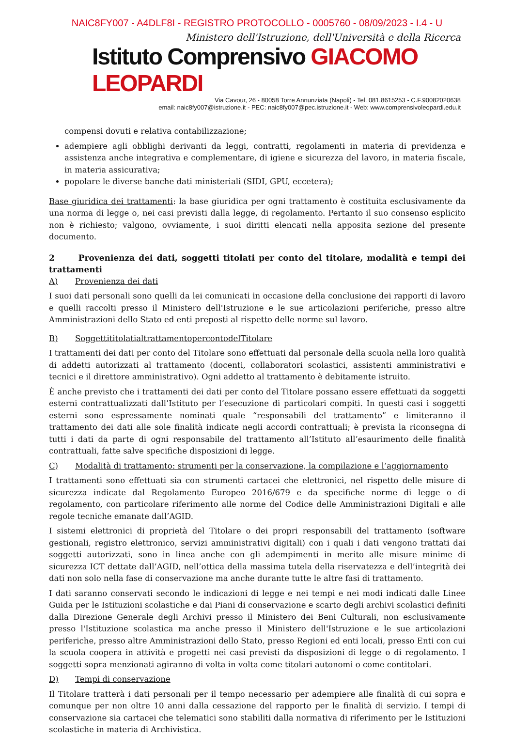NAIC8FY007 - A4DLF8I - REGISTRO PROTOCOLLO - 0005760 - 08/09/2023 - I.4 - U
Ministero dell'Istruzione, dell'Università e della Ricerca
Istituto Comprensivo GIACOMO LEOPARDI
Via Cavour, 26 - 80058 Torre Annunziata (Napoli) - Tel. 081.8615253 - C.F.90082020638
email: naic8fy007@istruzione.it - PEC: naic8fy007@pec.istruzione.it - Web: www.comprensivoleopardi.edu.it
compensi dovuti e relativa contabilizzazione;
adempiere agli obblighi derivanti da leggi, contratti, regolamenti in materia di previdenza e assistenza anche integrativa e complementare, di igiene e sicurezza del lavoro, in materia fiscale, in materia assicurativa;
popolare le diverse banche dati ministeriali (SIDI, GPU, eccetera);
Base giuridica dei trattamenti: la base giuridica per ogni trattamento è costituita esclusivamente da una norma di legge o, nei casi previsti dalla legge, di regolamento. Pertanto il suo consenso esplicito non è richiesto; valgono, ovviamente, i suoi diritti elencati nella apposita sezione del presente documento.
2 Provenienza dei dati, soggetti titolati per conto del titolare, modalità e tempi dei trattamenti
A) Provenienza dei dati
I suoi dati personali sono quelli da lei comunicati in occasione della conclusione dei rapporti di lavoro e quelli raccolti presso il Ministero dell'Istruzione e le sue articolazioni periferiche, presso altre Amministrazioni dello Stato ed enti preposti al rispetto delle norme sul lavoro.
B) SoggettititolatialtrattamentopercontodelTitolare
I trattamenti dei dati per conto del Titolare sono effettuati dal personale della scuola nella loro qualità di addetti autorizzati al trattamento (docenti, collaboratori scolastici, assistenti amministrativi e tecnici e il direttore amministrativo). Ogni addetto al trattamento è debitamente istruito.
È anche previsto che i trattamenti dei dati per conto del Titolare possano essere effettuati da soggetti esterni contrattualizzati dall’Istituto per l’esecuzione di particolari compiti. In questi casi i soggetti esterni sono espressamente nominati quale “responsabili del trattamento” e limiteranno il trattamento dei dati alle sole finalità indicate negli accordi contrattuali; è prevista la riconsegna di tutti i dati da parte di ogni responsabile del trattamento all’Istituto all’esaurimento delle finalità contrattuali, fatte salve specifiche disposizioni di legge.
C) Modalità di trattamento: strumenti per la conservazione, la compilazione e l’aggiornamento
I trattamenti sono effettuati sia con strumenti cartacei che elettronici, nel rispetto delle misure di sicurezza indicate dal Regolamento Europeo 2016/679 e da specifiche norme di legge o di regolamento, con particolare riferimento alle norme del Codice delle Amministrazioni Digitali e alle regole tecniche emanate dall’AGID.
I sistemi elettronici di proprietà del Titolare o dei propri responsabili del trattamento (software gestionali, registro elettronico, servizi amministrativi digitali) con i quali i dati vengono trattati dai soggetti autorizzati, sono in linea anche con gli adempimenti in merito alle misure minime di sicurezza ICT dettate dall’AGID, nell’ottica della massima tutela della riservatezza e dell’integrità dei dati non solo nella fase di conservazione ma anche durante tutte le altre fasi di trattamento.
I dati saranno conservati secondo le indicazioni di legge e nei tempi e nei modi indicati dalle Linee Guida per le Istituzioni scolastiche e dai Piani di conservazione e scarto degli archivi scolastici definiti dalla Direzione Generale degli Archivi presso il Ministero dei Beni Culturali, non esclusivamente presso l'Istituzione scolastica ma anche presso il Ministero dell'Istruzione e le sue articolazioni periferiche, presso altre Amministrazioni dello Stato, presso Regioni ed enti locali, presso Enti con cui la scuola coopera in attività e progetti nei casi previsti da disposizioni di legge o di regolamento. I soggetti sopra menzionati agiranno di volta in volta come titolari autonomi o come contitolari.
D) Tempi di conservazione
Il Titolare tratterà i dati personali per il tempo necessario per adempiere alle finalità di cui sopra e comunque per non oltre 10 anni dalla cessazione del rapporto per le finalità di servizio. I tempi di conservazione sia cartacei che telematici sono stabiliti dalla normativa di riferimento per le Istituzioni scolastiche in materia di Archivistica.